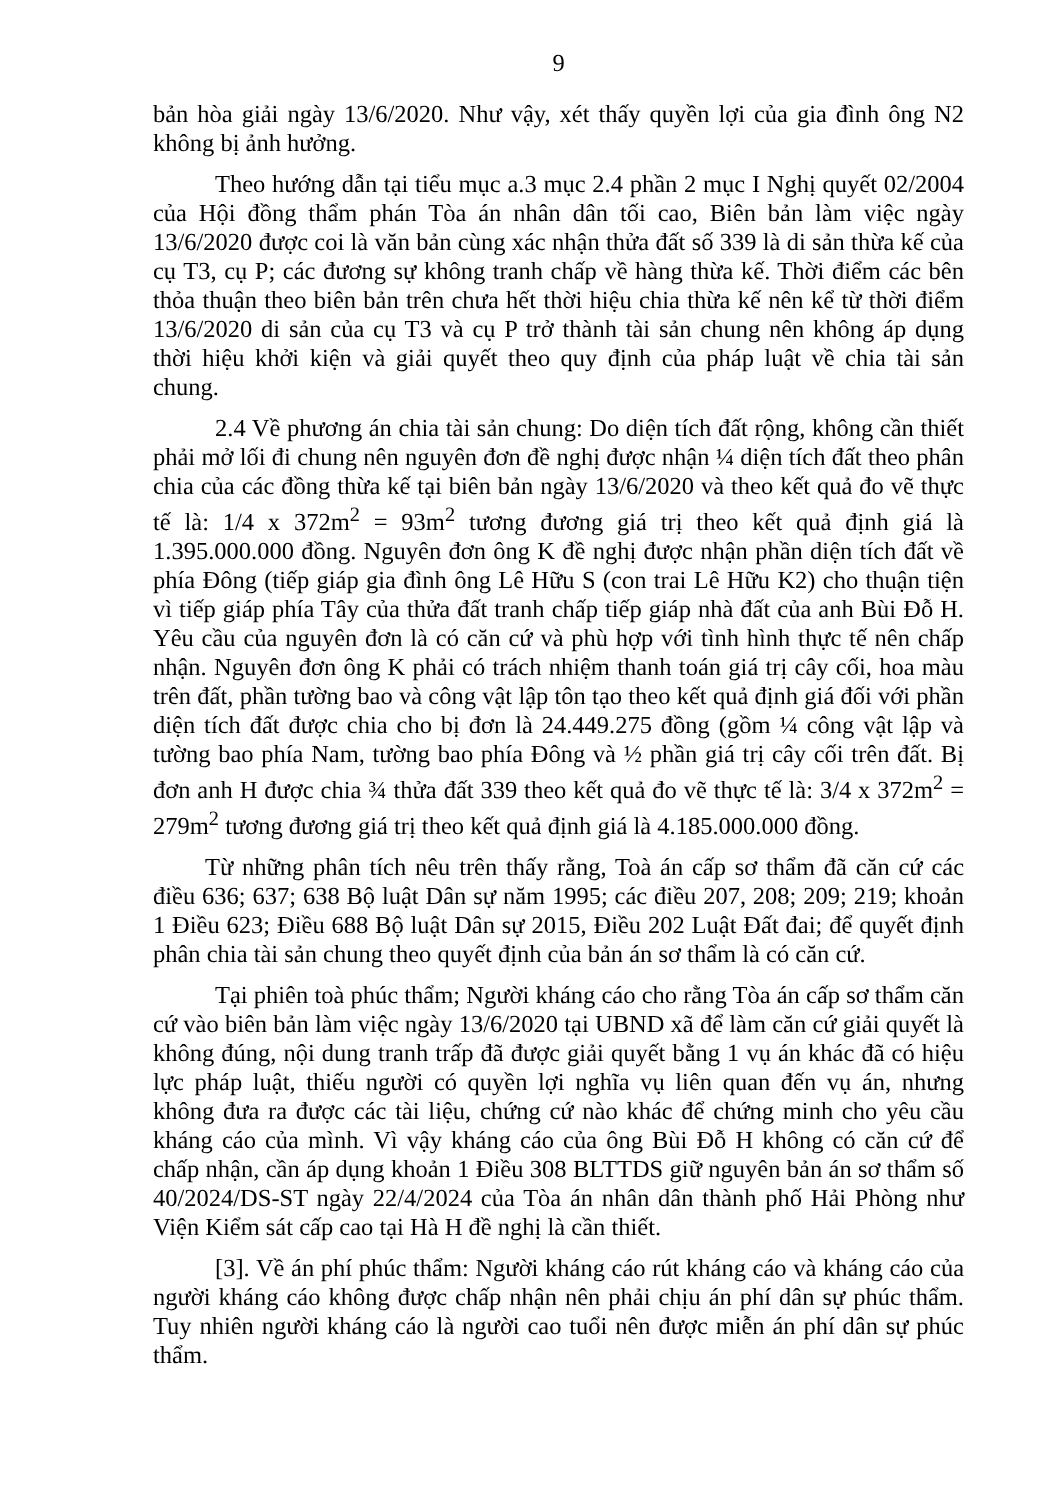9
bản hòa giải ngày 13/6/2020. Như vậy, xét thấy quyền lợi của gia đình ông N2 không bị ảnh hưởng.
Theo hướng dẫn tại tiểu mục a.3 mục 2.4 phần 2 mục I Nghị quyết 02/2004 của Hội đồng thẩm phán Tòa án nhân dân tối cao, Biên bản làm việc ngày 13/6/2020 được coi là văn bản cùng xác nhận thửa đất số 339 là di sản thừa kế của cụ T3, cụ P; các đương sự không tranh chấp về hàng thừa kế. Thời điểm các bên thỏa thuận theo biên bản trên chưa hết thời hiệu chia thừa kế nên kể từ thời điểm 13/6/2020 di sản của cụ T3 và cụ P trở thành tài sản chung nên không áp dụng thời hiệu khởi kiện và giải quyết theo quy định của pháp luật về chia tài sản chung.
2.4 Về phương án chia tài sản chung: Do diện tích đất rộng, không cần thiết phải mở lối đi chung nên nguyên đơn đề nghị được nhận ¼ diện tích đất theo phân chia của các đồng thừa kế tại biên bản ngày 13/6/2020 và theo kết quả đo vẽ thực tế là: 1/4 x 372m<sup>2</sup> = 93m<sup>2</sup> tương đương giá trị theo kết quả định giá là 1.395.000.000 đồng. Nguyên đơn ông K đề nghị được nhận phần diện tích đất về phía Đông (tiếp giáp gia đình ông Lê Hữu S (con trai Lê Hữu K2) cho thuận tiện vì tiếp giáp phía Tây của thửa đất tranh chấp tiếp giáp nhà đất của anh Bùi Đỗ H. Yêu cầu của nguyên đơn là có căn cứ và phù hợp với tình hình thực tế nên chấp nhận. Nguyên đơn ông K phải có trách nhiệm thanh toán giá trị cây cối, hoa màu trên đất, phần tường bao và công vật lập tôn tạo theo kết quả định giá đối với phần diện tích đất được chia cho bị đơn là 24.449.275 đồng (gồm ¼ công vật lập và tường bao phía Nam, tường bao phía Đông và ½ phần giá trị cây cối trên đất. Bị đơn anh H được chia ¾ thửa đất 339 theo kết quả đo vẽ thực tế là: 3/4 x 372m<sup>2</sup> = 279m<sup>2</sup> tương đương giá trị theo kết quả định giá là 4.185.000.000 đồng.
Từ những phân tích nêu trên thấy rằng, Toà án cấp sơ thẩm đã căn cứ các điều 636; 637; 638 Bộ luật Dân sự năm 1995; các điều 207, 208; 209; 219; khoản 1 Điều 623; Điều 688 Bộ luật Dân sự 2015, Điều 202 Luật Đất đai; để quyết định phân chia tài sản chung theo quyết định của bản án sơ thẩm là có căn cứ.
Tại phiên toà phúc thẩm; Người kháng cáo cho rằng Tòa án cấp sơ thẩm căn cứ vào biên bản làm việc ngày 13/6/2020 tại UBND xã để làm căn cứ giải quyết là không đúng, nội dung tranh trấp đã được giải quyết bằng 1 vụ án khác đã có hiệu lực pháp luật, thiếu người có quyền lợi nghĩa vụ liên quan đến vụ án, nhưng không đưa ra được các tài liệu, chứng cứ nào khác để chứng minh cho yêu cầu kháng cáo của mình. Vì vậy kháng cáo của ông Bùi Đỗ H không có căn cứ để chấp nhận, cần áp dụng khoản 1 Điều 308 BLTTDS giữ nguyên bản án sơ thẩm số 40/2024/DS-ST ngày 22/4/2024 của Tòa án nhân dân thành phố Hải Phòng như Viện Kiểm sát cấp cao tại Hà H đề nghị là cần thiết.
[3]. Về án phí phúc thẩm: Người kháng cáo rút kháng cáo và kháng cáo của người kháng cáo không được chấp nhận nên phải chịu án phí dân sự phúc thẩm. Tuy nhiên người kháng cáo là người cao tuổi nên được miễn án phí dân sự phúc thẩm.